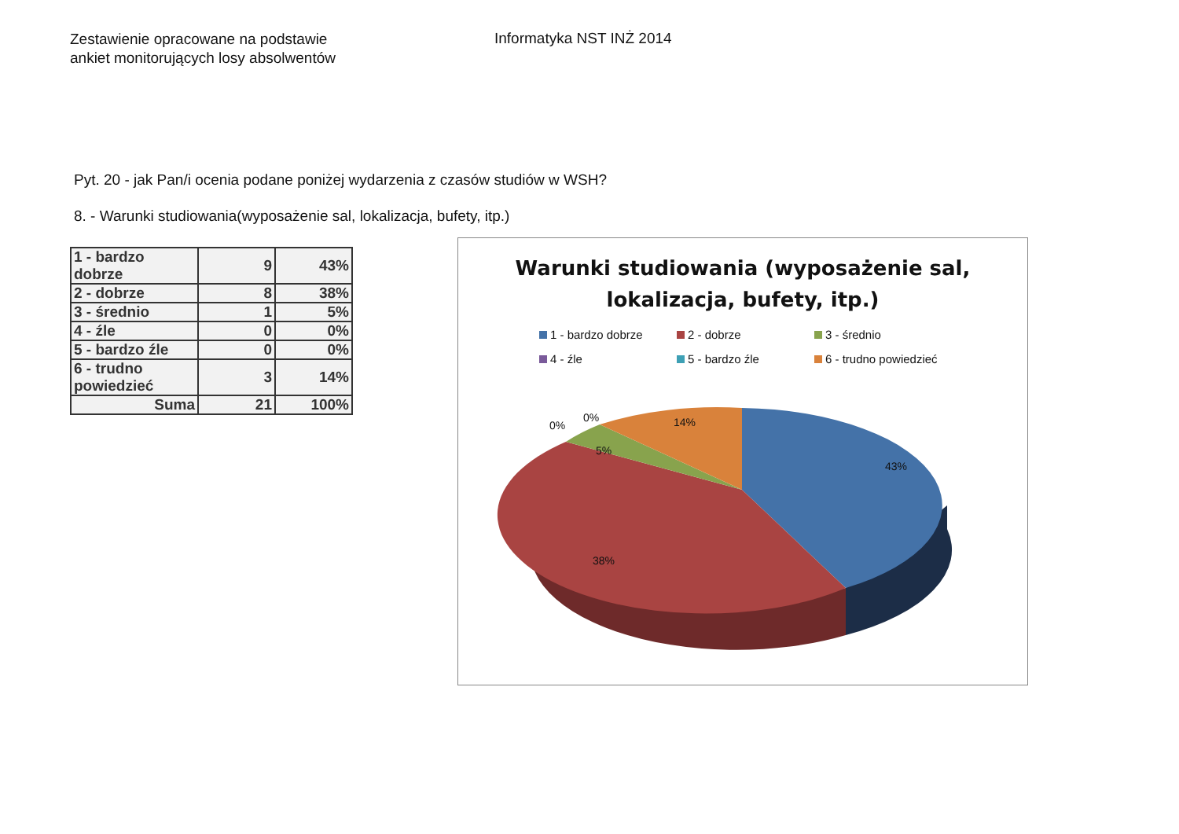Zestawienie opracowane na podstawie
ankiet monitorujących losy absolwentów
Informatyka NST INŻ 2014
Pyt. 20 - jak Pan/i ocenia podane poniżej wydarzenia z czasów studiów w WSH?
8. - Warunki studiowania(wyposażenie sal, lokalizacja, bufety, itp.)
| 1 - bardzo dobrze | 9 | 43% |
| 2 - dobrze | 8 | 38% |
| 3 - średnio | 1 | 5% |
| 4 - źle | 0 | 0% |
| 5 - bardzo źle | 0 | 0% |
| 6 - trudno powiedzieć | 3 | 14% |
| Suma | 21 | 100% |
Warunki studiowania (wyposażenie sal,
lokalizacja, bufety, itp.)
1 - bardzo dobrze 2 - dobrze 3 - średnio 4 - źle 5 - bardzo źle 6 - trudno powiedzieć
0%
0% 14%
5%
43%
38%